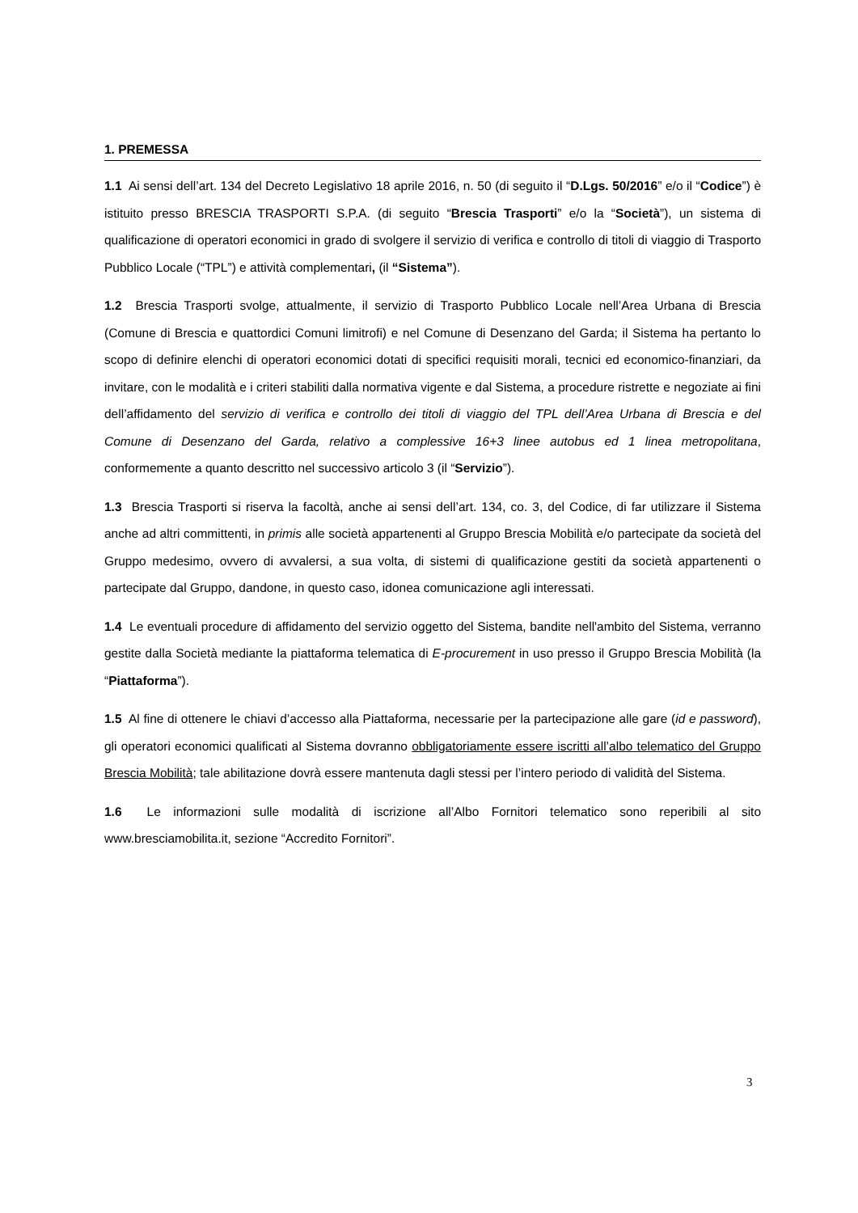1. PREMESSA
1.1 Ai sensi dell’art. 134 del Decreto Legislativo 18 aprile 2016, n. 50 (di seguito il “D.Lgs. 50/2016” e/o il “Codice”) è istituito presso BRESCIA TRASPORTI S.P.A. (di seguito “Brescia Trasporti” e/o la “Società”), un sistema di qualificazione di operatori economici in grado di svolgere il servizio di verifica e controllo di titoli di viaggio di Trasporto Pubblico Locale (“TPL”) e attività complementari, (il “Sistema”).
1.2 Brescia Trasporti svolge, attualmente, il servizio di Trasporto Pubblico Locale nell’Area Urbana di Brescia (Comune di Brescia e quattordici Comuni limitrofi) e nel Comune di Desenzano del Garda; il Sistema ha pertanto lo scopo di definire elenchi di operatori economici dotati di specifici requisiti morali, tecnici ed economico-finanziari, da invitare, con le modalità e i criteri stabiliti dalla normativa vigente e dal Sistema, a procedure ristrette e negoziate ai fini dell’affidamento del servizio di verifica e controllo dei titoli di viaggio del TPL dell’Area Urbana di Brescia e del Comune di Desenzano del Garda, relativo a complessive 16+3 linee autobus ed 1 linea metropolitana, conformemente a quanto descritto nel successivo articolo 3 (il “Servizio”).
1.3 Brescia Trasporti si riserva la facoltà, anche ai sensi dell’art. 134, co. 3, del Codice, di far utilizzare il Sistema anche ad altri committenti, in primis alle società appartenenti al Gruppo Brescia Mobilità e/o partecipate da società del Gruppo medesimo, ovvero di avvalersi, a sua volta, di sistemi di qualificazione gestiti da società appartenenti o partecipate dal Gruppo, dandone, in questo caso, idonea comunicazione agli interessati.
1.4 Le eventuali procedure di affidamento del servizio oggetto del Sistema, bandite nell'ambito del Sistema, verranno gestite dalla Società mediante la piattaforma telematica di E-procurement in uso presso il Gruppo Brescia Mobilità (la “Piattaforma”).
1.5 Al fine di ottenere le chiavi d’accesso alla Piattaforma, necessarie per la partecipazione alle gare (id e password), gli operatori economici qualificati al Sistema dovranno obbligatoriamente essere iscritti all’albo telematico del Gruppo Brescia Mobilità; tale abilitazione dovrà essere mantenuta dagli stessi per l’intero periodo di validità del Sistema.
1.6 Le informazioni sulle modalità di iscrizione all’Albo Fornitori telematico sono reperibili al sito www.bresciamobilita.it, sezione “Accredito Fornitori”.
3